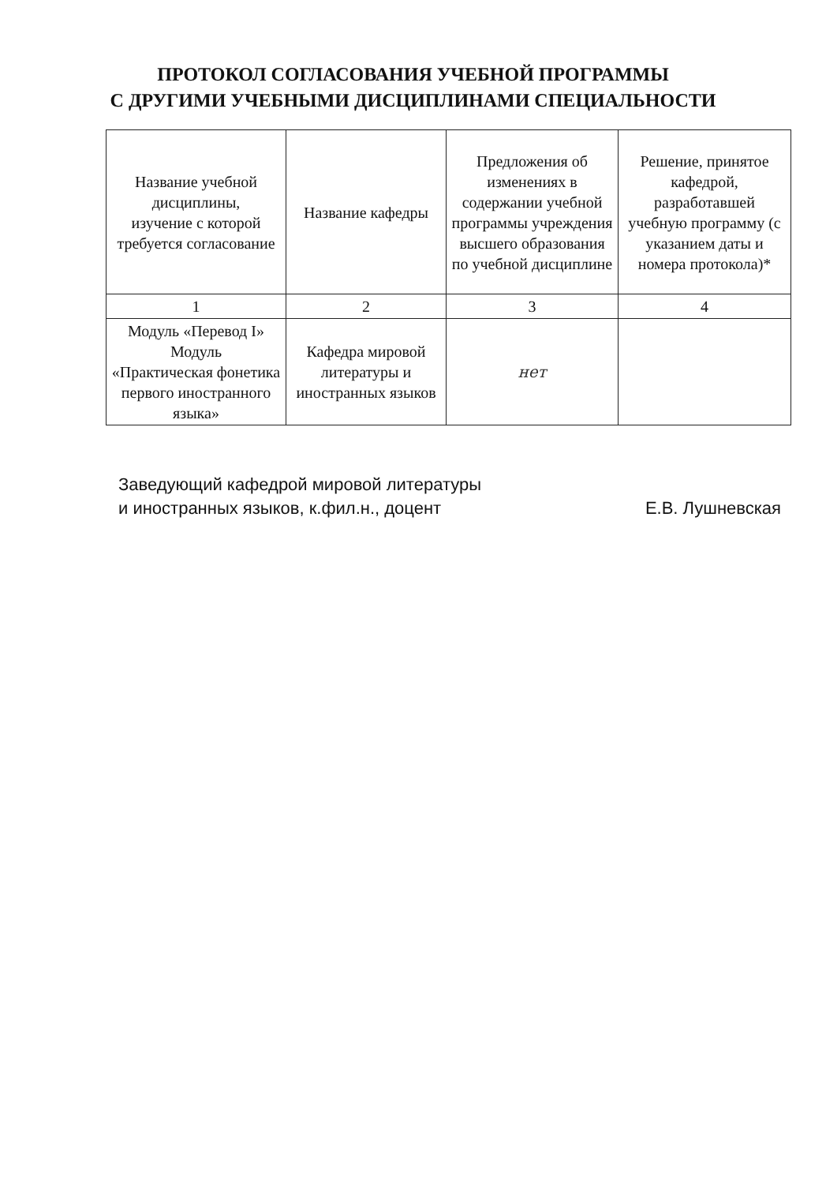ПРОТОКОЛ СОГЛАСОВАНИЯ УЧЕБНОЙ ПРОГРАММЫ
С ДРУГИМИ УЧЕБНЫМИ ДИСЦИПЛИНАМИ СПЕЦИАЛЬНОСТИ
| Название учебной дисциплины, изучение с которой требуется согласование | Название кафедры | Предложения об изменениях в содержании учебной программы учреждения высшего образования по учебной дисциплине | Решение, принятое кафедрой, разработавшей учебную программу (с указанием даты и номера протокола)* |
| --- | --- | --- | --- |
| 1 | 2 | 3 | 4 |
| Модуль «Перевод I» Модуль «Практическая фонетика первого иностранного языка» | Кафедра мировой литературы и иностранных языков | нет | |
Заведующий кафедрой мировой литературы
и иностранных языков, к.фил.н., доцент
Е.В. Лушневская